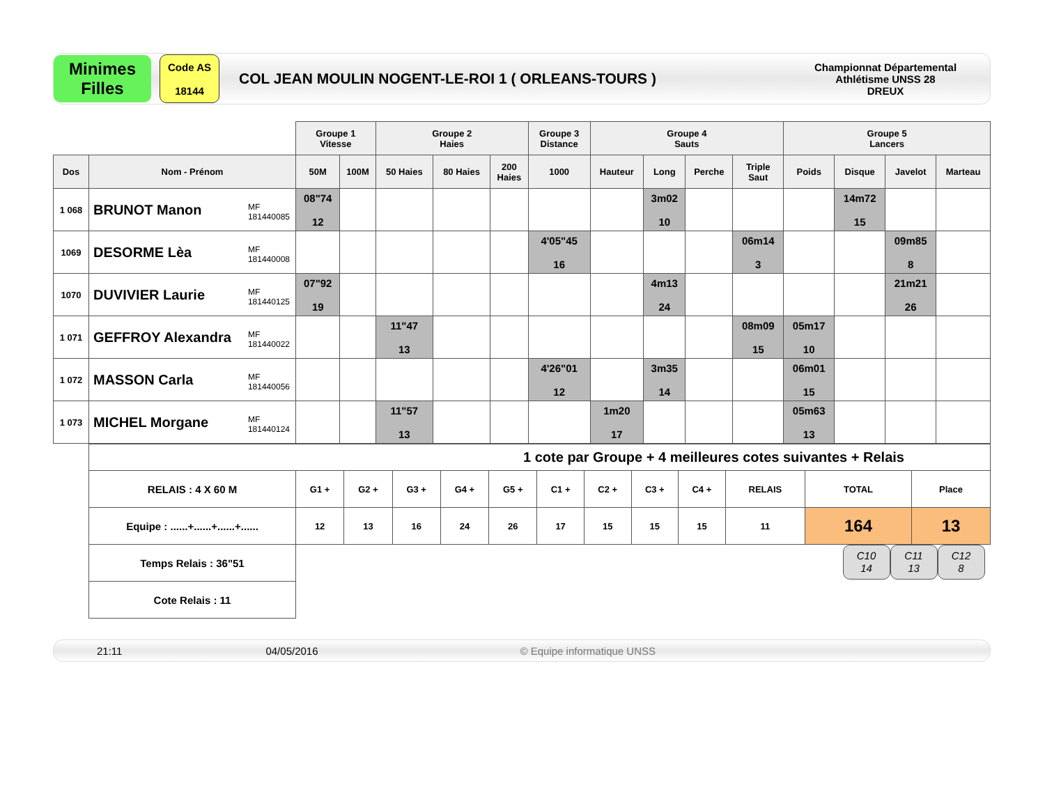Minimes
Filles
Code AS
18144
COL JEAN MOULIN NOGENT-LE-ROI 1 ( ORLEANS-TOURS )
Championnat Départemental
Athlétisme UNSS 28
DREUX
| | | Groupe 1 Vitesse | | Groupe 2 Haies | | | Groupe 3 Distance | Groupe 4 Sauts | | | | Groupe 5 Lancers | | | |
| Dos | Nom - Prénom | 50M | 100M | 50 Haies | 80 Haies | 200 Haies | 1000 | Hauteur | Long | Perche | Triple Saut | Poids | Disque | Javelot | Marteau |
| 1 068 | BRUNOT Manon MF 181440085 | 08"74 12 | | | | | | | 3m02 10 | | | | 14m72 15 | | |
| 1069 | DESORME Lèa MF 181440008 | | | | | | 4'05"45 16 | | | | 06m14 3 | | | 09m85 8 | |
| 1070 | DUVIVIER Laurie MF 181440125 | 07"92 19 | | | | | | | 4m13 24 | | | | | 21m21 26 | |
| 1 071 | GEFFROY Alexandra MF 181440022 | | | 11"47 13 | | | | | | | 08m09 15 | 05m17 10 | | | |
| 1 072 | MASSON Carla MF 181440056 | | | | | | 4'26"01 12 | | 3m35 14 | | | 06m01 15 | | | |
| 1 073 | MICHEL Morgane MF 181440124 | | | 11"57 13 | | | | 1m20 17 | | | | 05m63 13 | | | |
| 1 cote par Groupe + 4 meilleures cotes suivantes + Relais | | | | | | | | | | | | |
| RELAIS : 4 X 60 M | G1 + | G2 + | G3 + | G4 + | G5 + | C1 + | C2 + | C3 + | C4 + | RELAIS | TOTAL | Place |
| Equipe : ......+......+......+...... | 12 | 13 | 16 | 24 | 26 | 17 | 15 | 15 | 15 | 11 | 164 | 13 |
| Temps Relais : 36"51 | C10 14 C11 13 C12 8 | | | | | | | | | | | |
| Cote Relais : 11 | | | | | | | | | | | | |
21:11 04/05/2016 © Equipe informatique UNSS